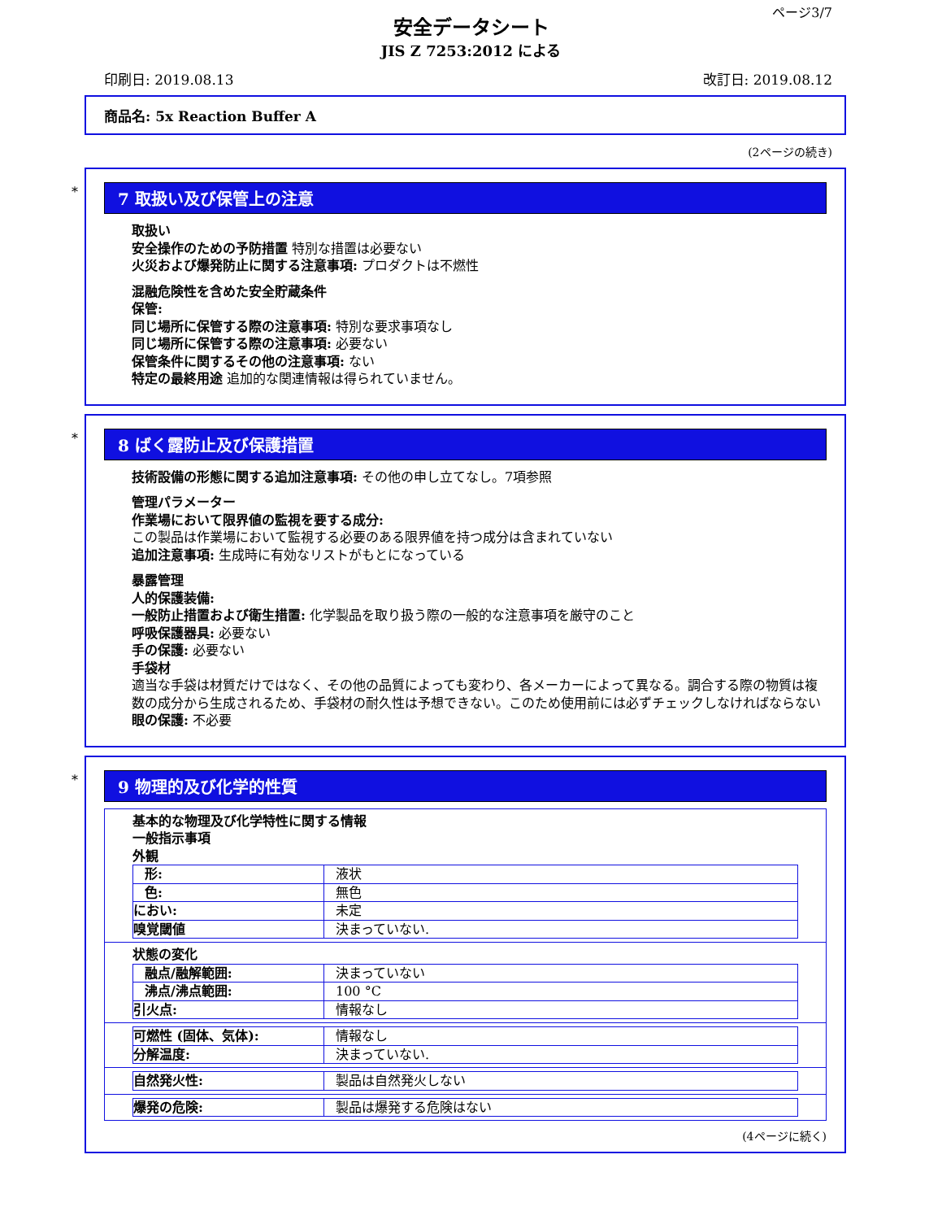ページ3/7
安全データシート
JIS Z 7253:2012 による
印刷日: 2019.08.13 改訂日: 2019.08.12
商品名: 5x Reaction Buffer A
(2ページの続き)
*
7 取扱い及び保管上の注意
取扱い
安全操作のための予防措置 特別な措置は必要ない
火災および爆発防止に関する注意事項: プロダクトは不燃性
混融危険性を含めた安全貯蔵条件
保管:
同じ場所に保管する際の注意事項: 特別な要求事項なし
同じ場所に保管する際の注意事項: 必要ない
保管条件に関するその他の注意事項: ない
特定の最終用途 追加的な関連情報は得られていません。
*
8 ばく露防止及び保護措置
技術設備の形態に関する追加注意事項: その他の申し立てなし。7項参照
管理パラメーター
作業場において限界値の監視を要する成分:
この製品は作業場において監視する必要のある限界値を持つ成分は含まれていない
追加注意事項: 生成時に有効なリストがもとになっている
暴露管理
人的保護装備:
一般防止措置および衛生措置: 化学製品を取り扱う際の一般的な注意事項を厳守のこと
呼吸保護器具: 必要ない
手の保護: 必要ない
手袋材
適当な手袋は材質だけではなく、その他の品質によっても変わり、各メーカーによって異なる。調合する際の物質は複数の成分から生成されるため、手袋材の耐久性は予想できない。このため使用前には必ずチェックしなければならない
眼の保護: 不必要
*
9 物理的及び化学的性質
| 基本的な物理及び化学特性に関する情報 一般指示事項 外観 / 形: / 液状 / / 色: / 無色 / / におい: / 未定 / / 嗅覚閾値 / 決まっていない. / |
| 状態の変化 / 融点/融解範囲: / 決まっていない / / 沸点/沸点範囲: / 100 °C / / 引火点: / 情報なし / |
| / 可燃性 (固体、気体): / 情報なし / / 分解温度: / 決まっていない. / |
| / 自然発火性: / 製品は自然発火しない / |
| / 爆発の危険: / 製品は爆発する危険はない / |
(4ページに続く)